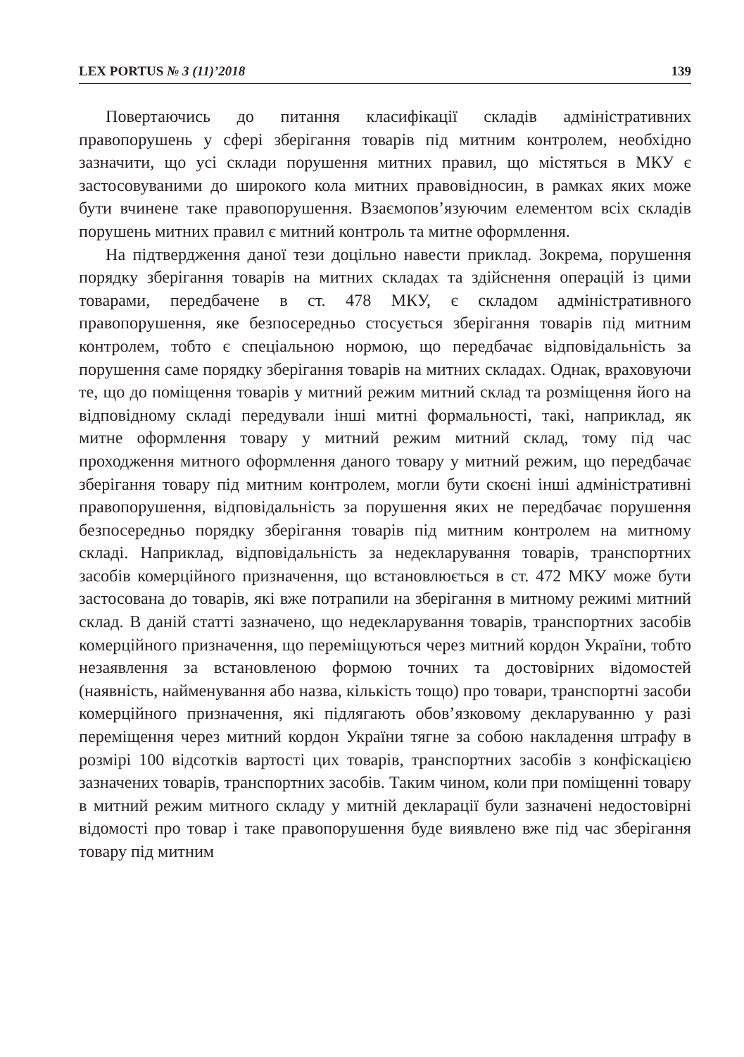LEX PORTUS № 3 (11)’2018 139
Повертаючись до питання класифікації складів адміністративних правопорушень у сфері зберігання товарів під митним контролем, необхідно зазначити, що усі склади порушення митних правил, що містяться в МКУ є застосовуваними до широкого кола митних правовідносин, в рамках яких може бути вчинене таке правопорушення. Взаємопов’язуючим елементом всіх складів порушень митних правил є митний контроль та митне оформлення.
На підтвердження даної тези доцільно навести приклад. Зокрема, порушення порядку зберігання товарів на митних складах та здійснення операцій із цими товарами, передбачене в ст. 478 МКУ, є складом адміністративного правопорушення, яке безпосередньо стосується зберігання товарів під митним контролем, тобто є спеціальною нормою, що передбачає відповідальність за порушення саме порядку зберігання товарів на митних складах. Однак, враховуючи те, що до поміщення товарів у митний режим митний склад та розміщення його на відповідному складі передували інші митні формальності, такі, наприклад, як митне оформлення товару у митний режим митний склад, тому під час проходження митного оформлення даного товару у митний режим, що передбачає зберігання товару під митним контролем, могли бути скоєні інші адміністративні правопорушення, відповідальність за порушення яких не передбачає порушення безпосередньо порядку зберігання товарів під митним контролем на митному складі. Наприклад, відповідальність за недекларування товарів, транспортних засобів комерційного призначення, що встановлюється в ст. 472 МКУ може бути застосована до товарів, які вже потрапили на зберігання в митному режимі митний склад. В даній статті зазначено, що недекларування товарів, транспортних засобів комерційного призначення, що переміщуються через митний кордон України, тобто незаявлення за встановленою формою точних та достовірних відомостей (наявність, найменування або назва, кількість тощо) про товари, транспортні засоби комерційного призначення, які підлягають обов’язковому декларуванню у разі переміщення через митний кордон України тягне за собою накладення штрафу в розмірі 100 відсотків вартості цих товарів, транспортних засобів з конфіскацією зазначених товарів, транспортних засобів. Таким чином, коли при поміщенні товару в митний режим митного складу у митній декларації були зазначені недостовірні відомості про товар і таке правопорушення буде виявлено вже під час зберігання товару під митним